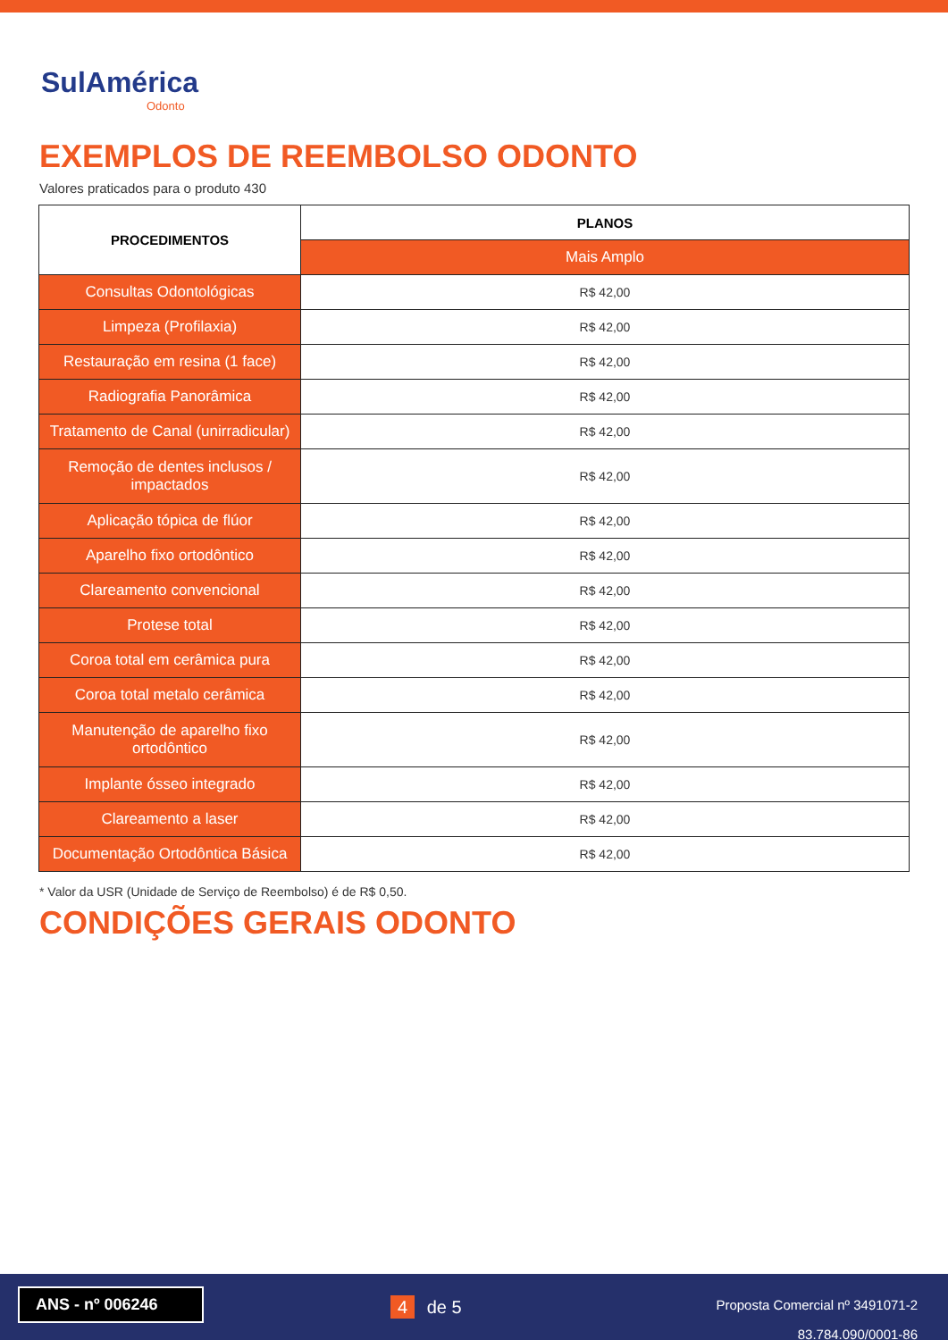SulAmérica
Odonto
EXEMPLOS DE REEMBOLSO ODONTO
Valores praticados para o produto 430
| PROCEDIMENTOS | PLANOS |
| --- | --- |
| | Mais Amplo |
| Consultas Odontológicas | R$ 42,00 |
| Limpeza (Profilaxia) | R$ 42,00 |
| Restauração em resina (1 face) | R$ 42,00 |
| Radiografia Panorâmica | R$ 42,00 |
| Tratamento de Canal (unirradicular) | R$ 42,00 |
| Remoção de dentes inclusos / impactados | R$ 42,00 |
| Aplicação tópica de flúor | R$ 42,00 |
| Aparelho fixo ortodôntico | R$ 42,00 |
| Clareamento convencional | R$ 42,00 |
| Protese total | R$ 42,00 |
| Coroa total em cerâmica pura | R$ 42,00 |
| Coroa total metalo cerâmica | R$ 42,00 |
| Manutenção de aparelho fixo ortodôntico | R$ 42,00 |
| Implante ósseo integrado | R$ 42,00 |
| Clareamento a laser | R$ 42,00 |
| Documentação Ortodôntica Básica | R$ 42,00 |
* Valor da USR (Unidade de Serviço de Reembolso) é de R$ 0,50.
CONDIÇÕES GERAIS ODONTO
ANS - nº 006246
4 de 5
Proposta Comercial nº 3491071-2
83.784.090/0001-86